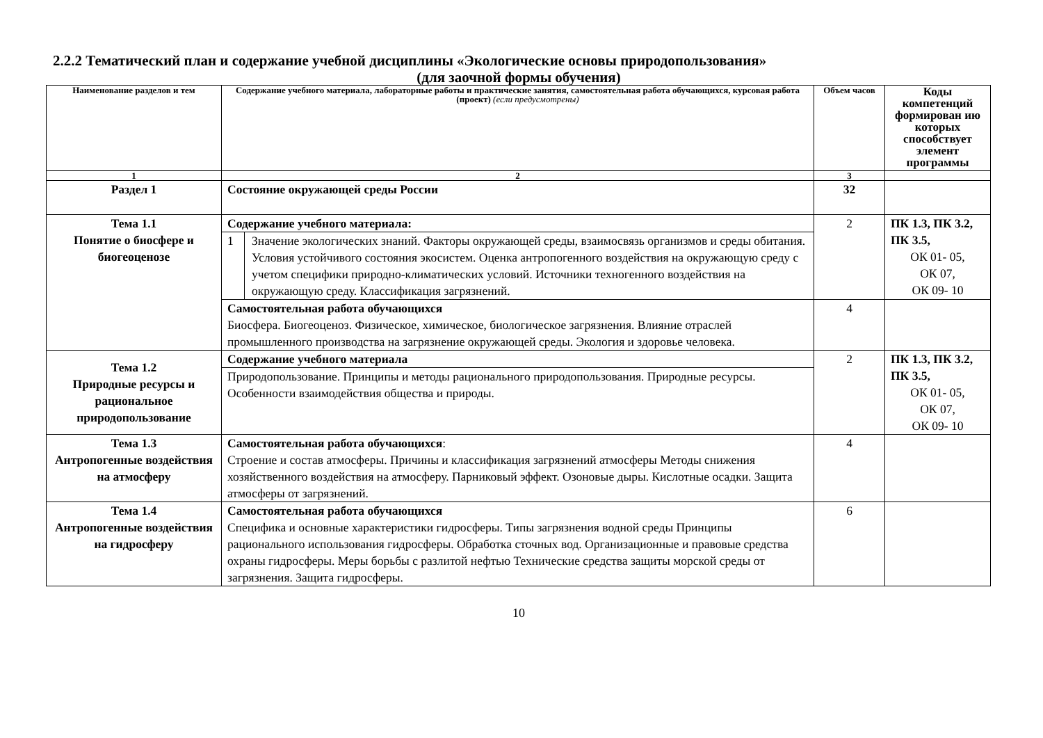2.2.2 Тематический план и содержание учебной дисциплины «Экологические основы природопользования»
(для заочной формы обучения)
| Наименование разделов и тем | Содержание учебного материала, лабораторные работы и практические занятия, самостоятельная работа обучающихся, курсовая работа (проект) (если предусмотрены) | Объем часов | Коды компетенций формирован ию которых способствует элемент программы |
| --- | --- | --- | --- |
| 1 | 2 | 3 | |
| Раздел 1 | Состояние окружающей среды России | 32 | |
| Тема 1.1 Понятие о биосфере и биогеоценозе | Содержание учебного материала: | 2 | ПК 1.3, ПК 3.2, ПК 3.5, ОК 01- 05, ОК 07, ОК 09- 10 |
| | / 1 / Значение экологических знаний. Факторы окружающей среды, взаимосвязь организмов и среды обитания. Условия устойчивого состояния экосистем. Оценка антропогенного воздействия на окружающую среду с учетом специфики природно-климатических условий. Источники техногенного воздействия на окружающую среду. Классификация загрязнений. / | | |
| | Самостоятельная работа обучающихся Биосфера. Биогеоценоз. Физическое, химическое, биологическое загрязнения. Влияние отраслей промышленного производства на загрязнение окружающей среды. Экология и здоровье человека. | 4 | |
| Тема 1.2 Природные ресурсы и рациональное природопользование | Содержание учебного материала | 2 | ПК 1.3, ПК 3.2, ПК 3.5, ОК 01- 05, ОК 07, ОК 09- 10 |
| | Природопользование. Принципы и методы рационального природопользования. Природные ресурсы. Особенности взаимодействия общества и природы. | | |
| Тема 1.3 Антропогенные воздействия на атмосферу | Самостоятельная работа обучающихся : Строение и состав атмосферы. Причины и классификация загрязнений атмосферы Методы снижения хозяйственного воздействия на атмосферу. Парниковый эффект. Озоновые дыры. Кислотные осадки. Защита атмосферы от загрязнений. | 4 | |
| Тема 1.4 Антропогенные воздействия на гидросферу | Самостоятельная работа обучающихся Специфика и основные характеристики гидросферы. Типы загрязнения водной среды Принципы рационального использования гидросферы. Обработка сточных вод. Организационные и правовые средства охраны гидросферы. Меры борьбы с разлитой нефтью Технические средства защиты морской среды от загрязнения. Защита гидросферы. | 6 | |
10